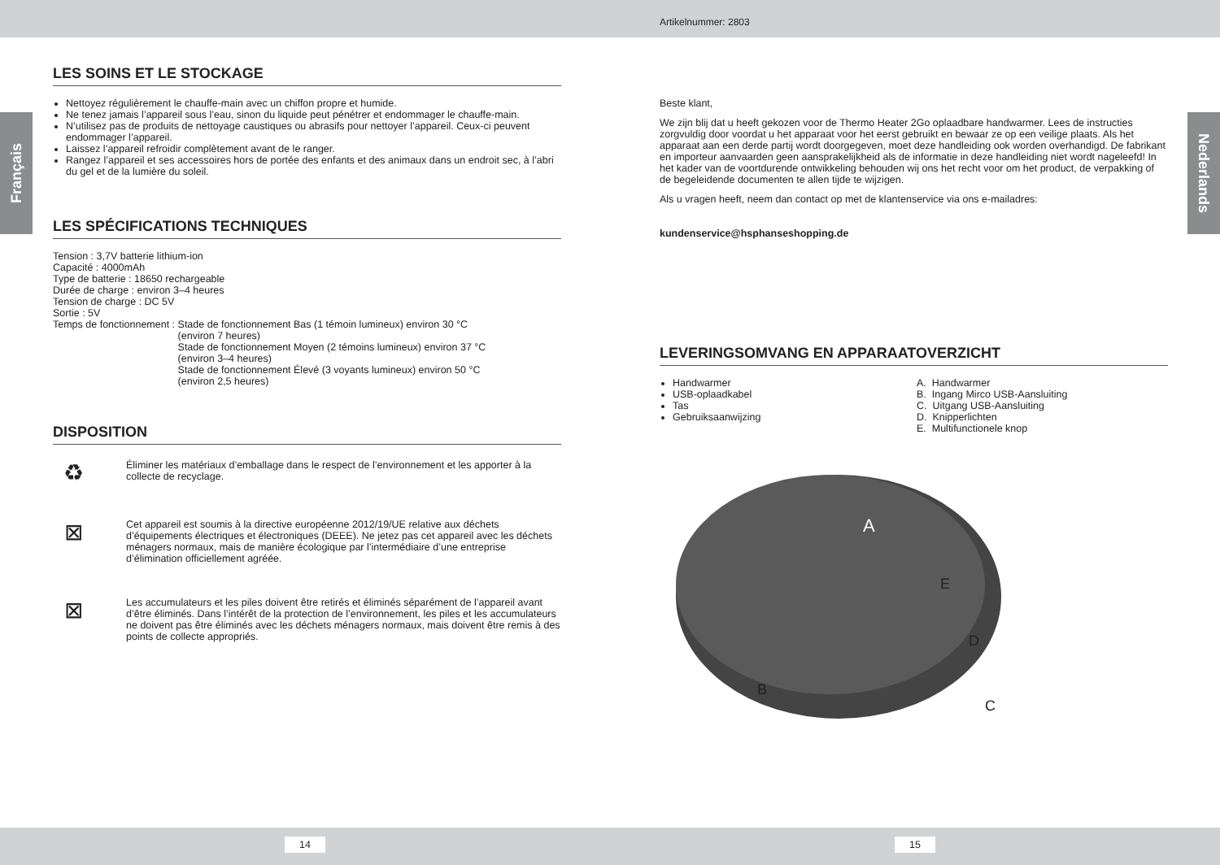Artikelnummer: 2803
Français
Nederlands
LES SOINS ET LE STOCKAGE
Nettoyez régulièrement le chauffe-main avec un chiffon propre et humide.
Ne tenez jamais l’appareil sous l’eau, sinon du liquide peut pénétrer et endommager le chauffe-main.
N’utilisez pas de produits de nettoyage caustiques ou abrasifs pour nettoyer l’appareil. Ceux-ci peuvent endommager l’appareil.
Laissez l’appareil refroidir complètement avant de le ranger.
Rangez l’appareil et ses accessoires hors de portée des enfants et des animaux dans un endroit sec, à l’abri du gel et de la lumière du soleil.
LES SPÉCIFICATIONS TECHNIQUES
Tension : 3,7V batterie lithium-ion
Capacité : 4000mAh
Type de batterie : 18650 rechargeable
Durée de charge : environ 3–4 heures
Tension de charge : DC 5V
Sortie : 5V
Temps de fonctionnement : Stade de fonctionnement Bas (1 témoin lumineux) environ 30 °C
(environ 7 heures)
Stade de fonctionnement Moyen (2 témoins lumineux) environ 37 °C
(environ 3–4 heures)
Stade de fonctionnement Élevé (3 voyants lumineux) environ 50 °C
(environ 2,5 heures)
DISPOSITION
♻
Éliminer les matériaux d’emballage dans le respect de l’environnement et les apporter à la collecte de recyclage.
⊠
Cet appareil est soumis à la directive européenne 2012/19/UE relative aux déchets d’équipements électriques et électroniques (DEEE). Ne jetez pas cet appareil avec les déchets ménagers normaux, mais de manière écologique par l’intermédiaire d’une entreprise d’élimination officiellement agréée.
⊠
Les accumulateurs et les piles doivent être retirés et éliminés séparément de l’appareil avant d’être éliminés. Dans l’intérêt de la protection de l’environnement, les piles et les accumulateurs ne doivent pas être éliminés avec les déchets ménagers normaux, mais doivent être remis à des points de collecte appropriés.
Beste klant,
We zijn blij dat u heeft gekozen voor de Thermo Heater 2Go oplaadbare handwarmer. Lees de instructies zorgvuldig door voordat u het apparaat voor het eerst gebruikt en bewaar ze op een veilige plaats. Als het apparaat aan een derde partij wordt doorgegeven, moet deze handleiding ook worden overhandigd. De fabrikant en importeur aanvaarden geen aansprakelijkheid als de informatie in deze handleiding niet wordt nageleefd! In het kader van de voortdurende ontwikkeling behouden wij ons het recht voor om het product, de verpakking of de begeleidende documenten te allen tijde te wijzigen.
Als u vragen heeft, neem dan contact op met de klantenservice via ons e-mailadres:
kundenservice@hsphanseshopping.de
LEVERINGSOMVANG EN APPARAATOVERZICHT
Handwarmer
USB-oplaadkabel
Tas
Gebruiksaanwijzing
A. Handwarmer
B. Ingang Mirco USB-Aansluiting
C. Uitgang USB-Aansluiting
D. Knipperlichten
E. Multifunctionele knop
A
E
D
B
C
14 15